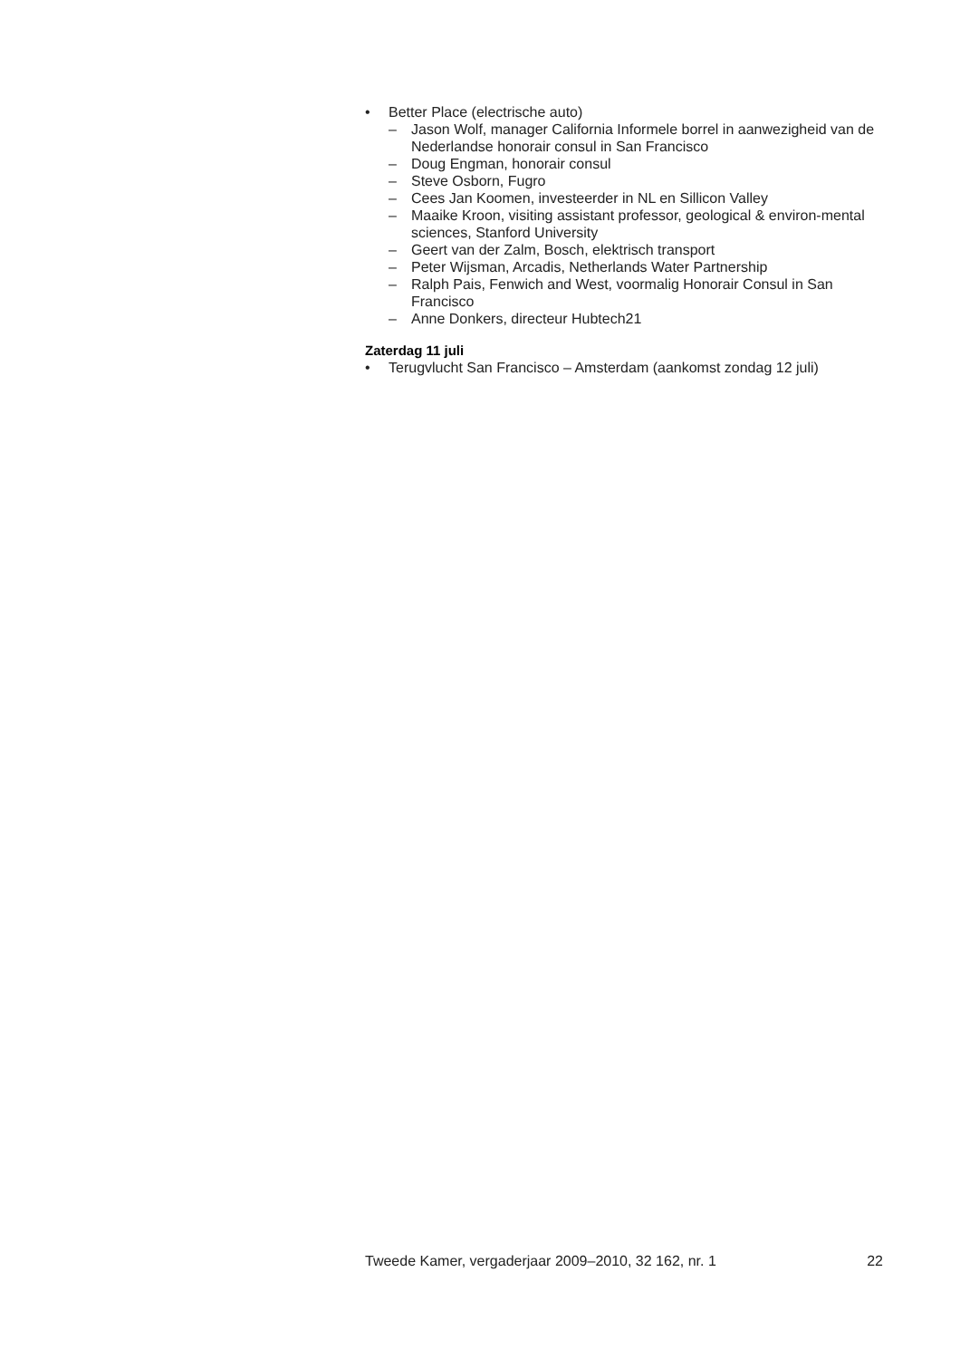• Better Place (electrische auto)
– Jason Wolf, manager California Informele borrel in aanwezigheid van de Nederlandse honorair consul in San Francisco
– Doug Engman, honorair consul
– Steve Osborn, Fugro
– Cees Jan Koomen, investeerder in NL en Sillicon Valley
– Maaike Kroon, visiting assistant professor, geological & environ-mental sciences, Stanford University
– Geert van der Zalm, Bosch, elektrisch transport
– Peter Wijsman, Arcadis, Netherlands Water Partnership
– Ralph Pais, Fenwich and West, voormalig Honorair Consul in San Francisco
– Anne Donkers, directeur Hubtech21
Zaterdag 11 juli
• Terugvlucht San Francisco – Amsterdam (aankomst zondag 12 juli)
Tweede Kamer, vergaderjaar 2009–2010, 32 162, nr. 1 22